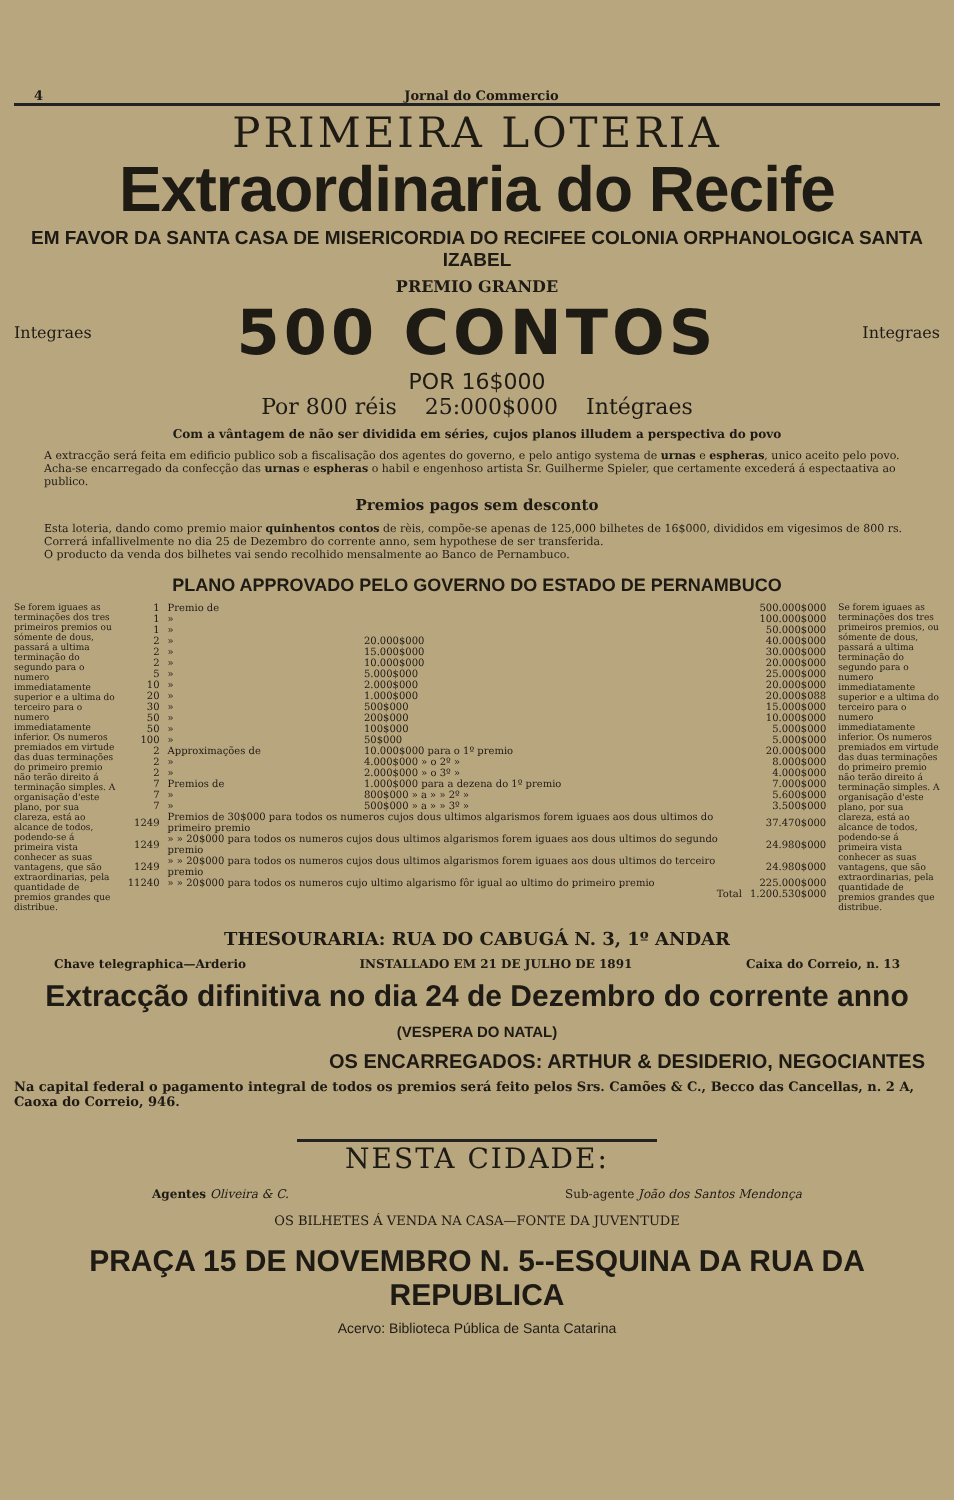4 Jornal do Commercio
PRIMEIRA LOTERIA
Extraordinaria do Recife
EM FAVOR DA SANTA CASA DE MISERICORDIA DO RECIFEE COLONIA ORPHANOLOGICA SANTA IZABEL
PREMIO GRANDE
Integraes 500 CONTOS Integraes
POR 16$000
Por 800 réis 25:000$000 Intégraes
Com a vântagem de não ser dividida em séries, cujos planos illudem a perspectiva do povo
A extracção será feita em edificio publico sob a fiscalisação dos agentes do governo, e pelo antigo systema de urnas e espheras, unico aceito pelo povo. Acha-se encarregado da confecção das urnas e espheras o habil e engenhoso artista Sr. Guilherme Spieler, que certamente excederá á espectaativa ao publico.
Premios pagos sem desconto
Esta loteria, dando como premio maior quinhentos contos de rèis, compõe-se apenas de 125,000 bilhetes de 16$000, divididos em vigesimos de 800 rs. Correrá infallivelmente no dia 25 de Dezembro do corrente anno, sem hypothese de ser transferida.
O producto da venda dos bilhetes vai sendo recolhido mensalmente ao Banco de Pernambuco.
PLANO APPROVADO PELO GOVERNO DO ESTADO DE PERNAMBUCO
Se forem iguaes as terminações dos tres primeiros premios ou sómente de dous, passará a ultima terminação do segundo para o numero immediatamente superior e a ultima do terceiro para o numero immediatamente inferior. Os numeros premiados em virtude das duas terminações do primeiro premio não terão direito á terminação simples. A organisação d'este plano, por sua clareza, está ao alcance de todos, podendo-se á primeira vista conhecer as suas vantagens, que são extraordinarias, pela quantidade de premios grandes que distribue.
| 1 | Premio de | | 500.000$000 |
| 1 | » | | 100.000$000 |
| 1 | » | | 50.000$000 |
| 2 | » | 20.000$000 | 40.000$000 |
| 2 | » | 15.000$000 | 30.000$000 |
| 2 | » | 10.000$000 | 20.000$000 |
| 5 | » | 5.000$000 | 25.000$000 |
| 10 | » | 2.000$000 | 20.000$000 |
| 20 | » | 1.000$000 | 20.000$088 |
| 30 | » | 500$000 | 15.000$000 |
| 50 | » | 200$000 | 10.000$000 |
| 50 | » | 100$000 | 5.000$000 |
| 100 | » | 50$000 | 5.000$000 |
| 2 | Approximações de | 10.000$000 para o 1º premio | 20.000$000 |
| 2 | » | 4.000$000 » o 2º » | 8.000$000 |
| 2 | » | 2.000$000 » o 3º » | 4.000$000 |
| 7 | Premios de | 1.000$000 para a dezena do 1º premio | 7.000$000 |
| 7 | » | 800$000 » a » » 2º » | 5.600$000 |
| 7 | » | 500$000 » a » » 3º » | 3.500$000 |
| 1249 | Premios de 30$000 para todos os numeros cujos dous ultimos algarismos forem iguaes aos dous ultimos do primeiro premio | | 37.470$000 |
| 1249 | » » 20$000 para todos os numeros cujos dous ultimos algarismos forem iguaes aos dous ultimos do segundo premio | | 24.980$000 |
| 1249 | » » 20$000 para todos os numeros cujos dous ultimos algarismos forem iguaes aos dous ultimos do terceiro premio | | 24.980$000 |
| 11240 | » » 20$000 para todos os numeros cujo ultimo algarismo fôr igual ao ultimo do primeiro premio | | 225.000$000 |
| | Total | | 1.200.530$000 |
Se forem iguaes as terminações dos tres primeiros premios, ou sómente de dous, passará a ultima terminação do segundo para o numero immediatamente superior e a ultima do terceiro para o numero immediatamente inferior. Os numeros premiados em virtude das duas terminações do primeiro premio não terão direito á terminação simples. A organisação d'este plano, por sua clareza, está ao alcance de todos, podendo-se á primeira vista conhecer as suas vantagens, que são extraordinarias, pela quantidade de premios grandes que distribue.
THESOURARIA: RUA DO CABUGÁ N. 3, 1º ANDAR
Chave telegraphica—Arderio INSTALLADO EM 21 DE JULHO DE 1891 Caixa do Correio, n. 13
Extracção difinitiva no dia 24 de Dezembro do corrente anno
(VESPERA DO NATAL)
OS ENCARREGADOS: ARTHUR & DESIDERIO, NEGOCIANTES
Na capital federal o pagamento integral de todos os premios será feito pelos Srs. Camões & C., Becco das Cancellas, n. 2 A, Caoxa do Correio, 946.
NESTA CIDADE:
Agentes Oliveira & C. Sub-agente João dos Santos Mendonça
OS BILHETES Á VENDA NA CASA—FONTE DA JUVENTUDE
PRAÇA 15 DE NOVEMBRO N. 5--ESQUINA DA RUA DA REPUBLICA
Acervo: Biblioteca Pública de Santa Catarina